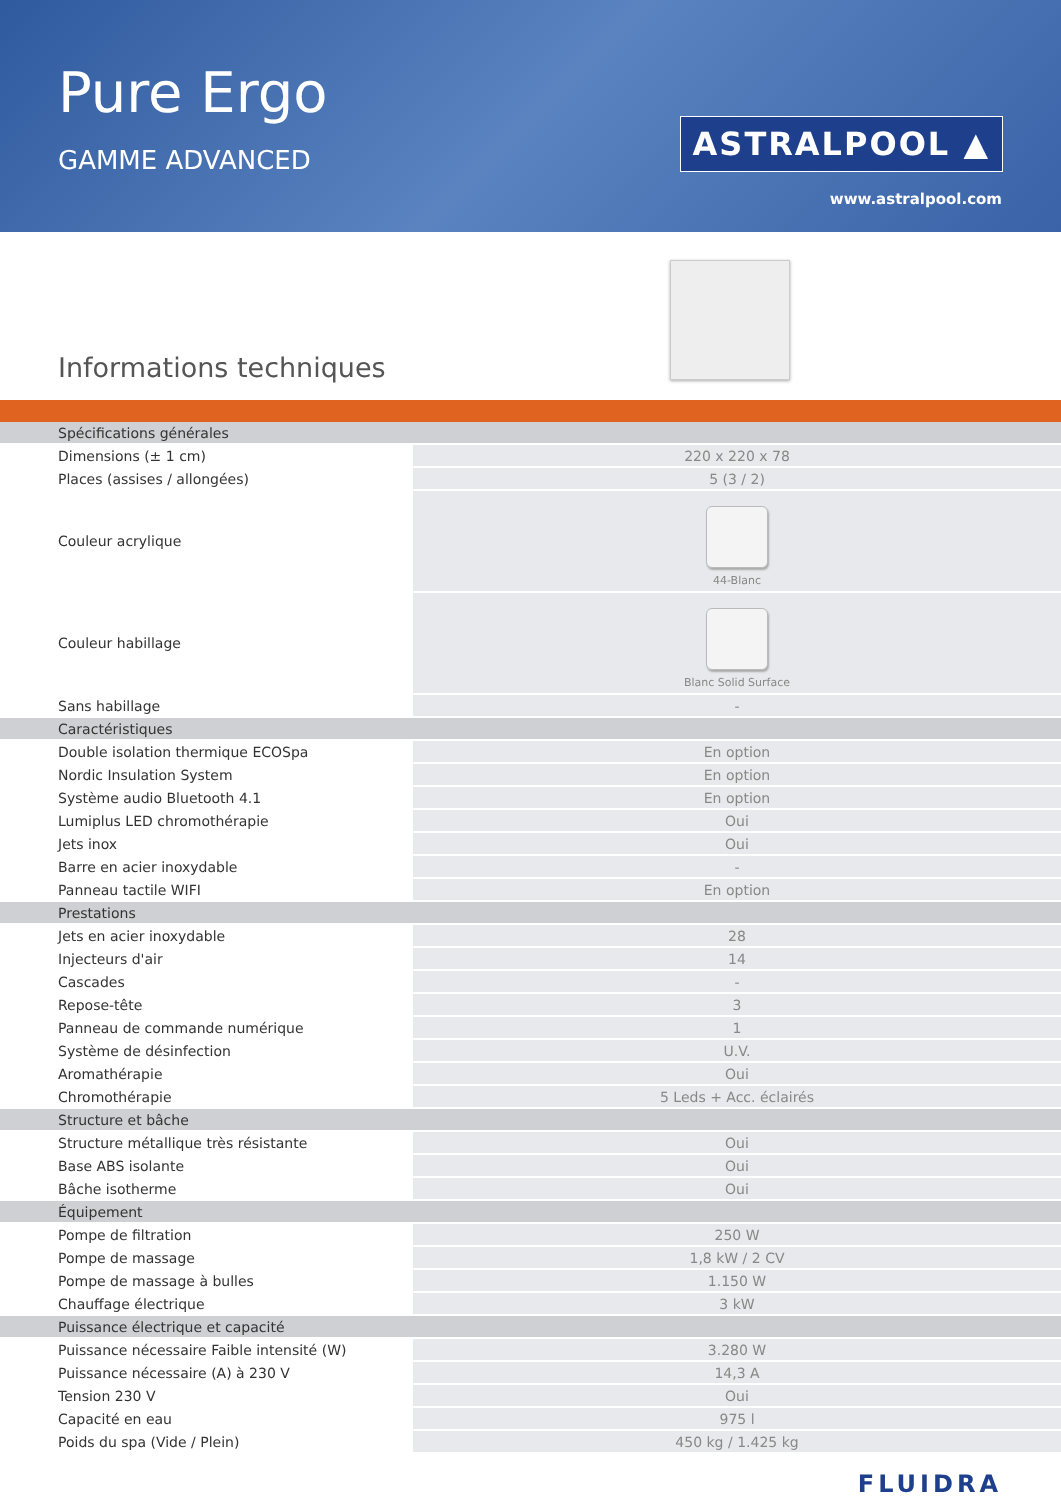Pure Ergo
GAMME ADVANCED
ASTRALPOOL ▲
www.astralpool.com
Informations techniques
| Spécifications générales | |
| Dimensions (± 1 cm) | 220 x 220 x 78 |
| Places (assises / allongées) | 5 (3 / 2) |
| Couleur acrylique | 44-Blanc |
| Couleur habillage | Blanc Solid Surface |
| Sans habillage | - |
| Caractéristiques | |
| Double isolation thermique ECOSpa | En option |
| Nordic Insulation System | En option |
| Système audio Bluetooth 4.1 | En option |
| Lumiplus LED chromothérapie | Oui |
| Jets inox | Oui |
| Barre en acier inoxydable | - |
| Panneau tactile WIFI | En option |
| Prestations | |
| Jets en acier inoxydable | 28 |
| Injecteurs d'air | 14 |
| Cascades | - |
| Repose-tête | 3 |
| Panneau de commande numérique | 1 |
| Système de désinfection | U.V. |
| Aromathérapie | Oui |
| Chromothérapie | 5 Leds + Acc. éclairés |
| Structure et bâche | |
| Structure métallique très résistante | Oui |
| Base ABS isolante | Oui |
| Bâche isotherme | Oui |
| Équipement | |
| Pompe de filtration | 250 W |
| Pompe de massage | 1,8 kW / 2 CV |
| Pompe de massage à bulles | 1.150 W |
| Chauffage électrique | 3 kW |
| Puissance électrique et capacité | |
| Puissance nécessaire Faible intensité (W) | 3.280 W |
| Puissance nécessaire (A) à 230 V | 14,3 A |
| Tension 230 V | Oui |
| Capacité en eau | 975 l |
| Poids du spa (Vide / Plein) | 450 kg / 1.425 kg |
FLUIDRA